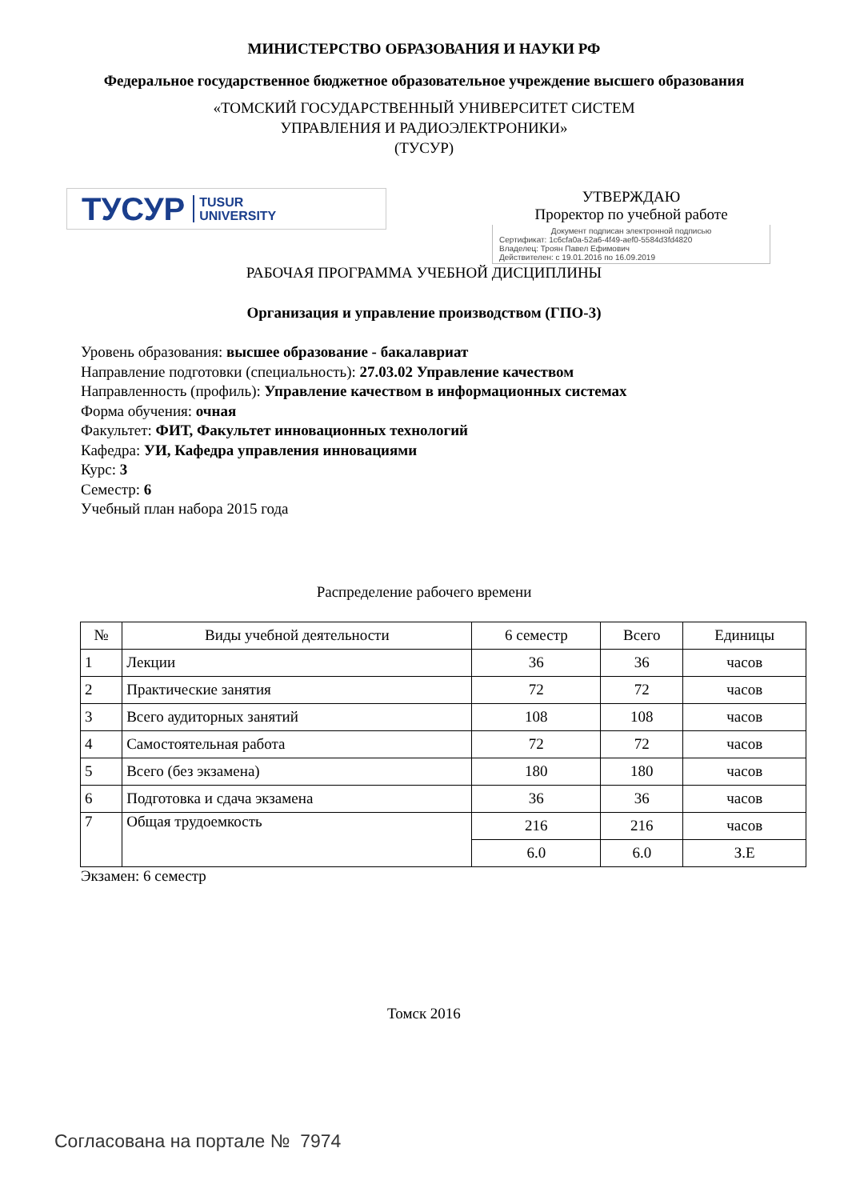МИНИСТЕРСТВО ОБРАЗОВАНИЯ И НАУКИ РФ
Федеральное государственное бюджетное образовательное учреждение высшего образования
«ТОМСКИЙ ГОСУДАРСТВЕННЫЙ УНИВЕРСИТЕТ СИСТЕМ
УПРАВЛЕНИЯ И РАДИОЭЛЕКТРОНИКИ»
(ТУСУР)
ТУСУР TUSUR
UNIVERSITY
УТВЕРЖДАЮ
Проректор по учебной работе
Документ подписан электронной подписью
Сертификат: 1c6cfa0a-52a6-4f49-aef0-5584d3fd4820
Владелец: Троян Павел Ефимович
Действителен: с 19.01.2016 по 16.09.2019
РАБОЧАЯ ПРОГРАММА УЧЕБНОЙ ДИСЦИПЛИНЫ
Организация и управление производством (ГПО-3)
Уровень образования: высшее образование - бакалавриат
Направление подготовки (специальность): 27.03.02 Управление качеством
Направленность (профиль): Управление качеством в информационных системах
Форма обучения: очная
Факультет: ФИТ, Факультет инновационных технологий
Кафедра: УИ, Кафедра управления инновациями
Курс: 3
Семестр: 6
Учебный план набора 2015 года
Распределение рабочего времени
| № | Виды учебной деятельности | 6 семестр | Всего | Единицы |
| --- | --- | --- | --- | --- |
| 1 | Лекции | 36 | 36 | часов |
| 2 | Практические занятия | 72 | 72 | часов |
| 3 | Всего аудиторных занятий | 108 | 108 | часов |
| 4 | Самостоятельная работа | 72 | 72 | часов |
| 5 | Всего (без экзамена) | 180 | 180 | часов |
| 6 | Подготовка и сдача экзамена | 36 | 36 | часов |
| 7 | Общая трудоемкость | 216 | 216 | часов |
| | | 6.0 | 6.0 | З.Е |
Экзамен: 6 семестр
Томск 2016
Согласована на портале № 7974